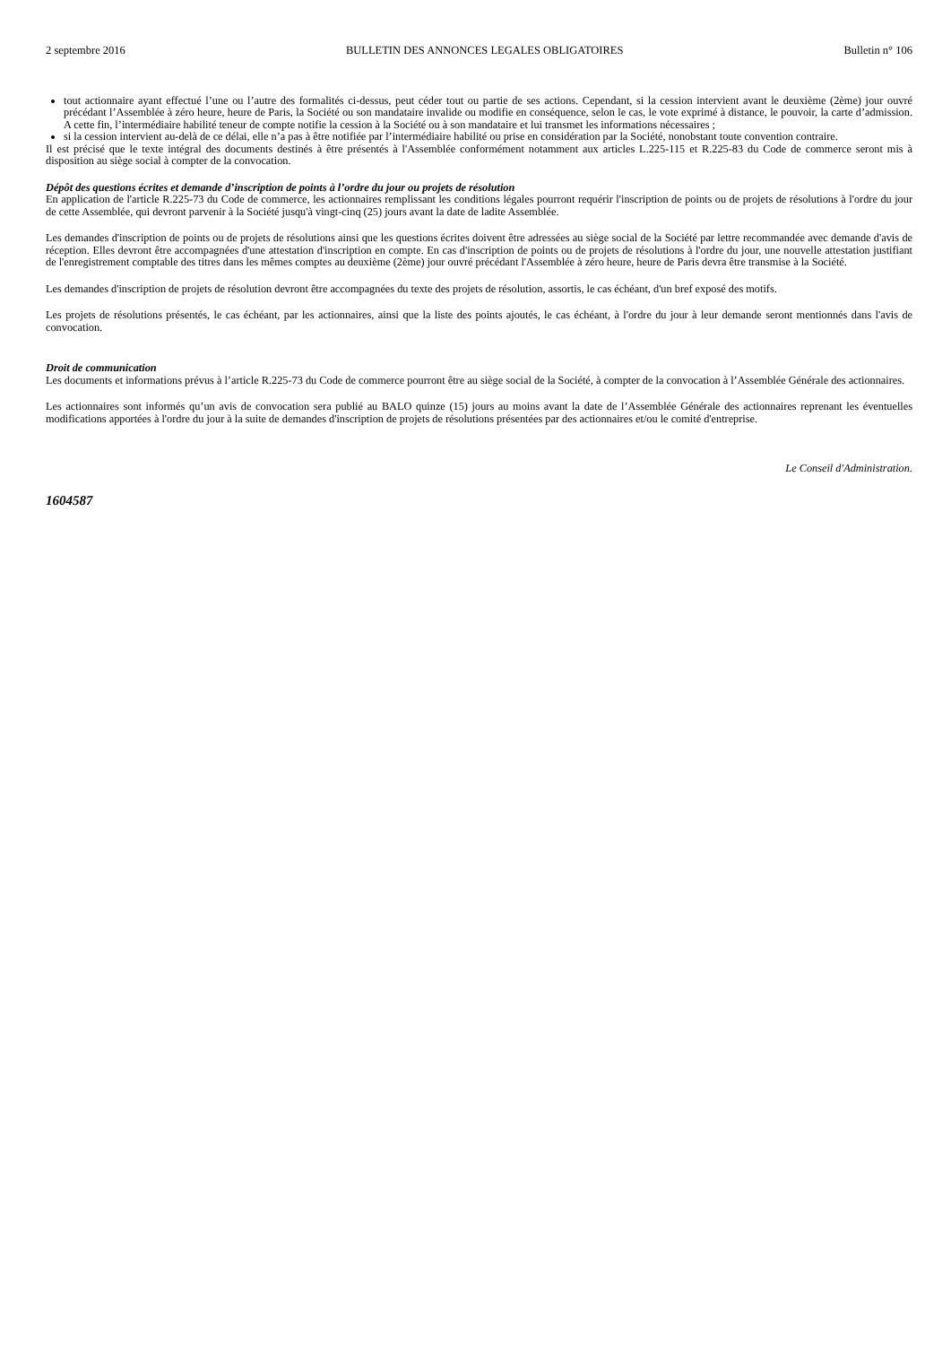2 septembre 2016 BULLETIN DES ANNONCES LEGALES OBLIGATOIRES Bulletin n° 106
tout actionnaire ayant effectué l’une ou l’autre des formalités ci-dessus, peut céder tout ou partie de ses actions. Cependant, si la cession intervient avant le deuxième (2ème) jour ouvré précédant l’Assemblée à zéro heure, heure de Paris, la Société ou son mandataire invalide ou modifie en conséquence, selon le cas, le vote exprimé à distance, le pouvoir, la carte d’admission. A cette fin, l’intermédiaire habilité teneur de compte notifie la cession à la Société ou à son mandataire et lui transmet les informations nécessaires ;
si la cession intervient au-delà de ce délai, elle n’a pas à être notifiée par l’intermédiaire habilité ou prise en considération par la Société, nonobstant toute convention contraire.
Il est précisé que le texte intégral des documents destinés à être présentés à l'Assemblée conformément notamment aux articles L.225-115 et R.225-83 du Code de commerce seront mis à disposition au siège social à compter de la convocation.
Dépôt des questions écrites et demande d’inscription de points à l’ordre du jour ou projets de résolution
En application de l'article R.225-73 du Code de commerce, les actionnaires remplissant les conditions légales pourront requérir l'inscription de points ou de projets de résolutions à l'ordre du jour de cette Assemblée, qui devront parvenir à la Société jusqu'à vingt-cinq (25) jours avant la date de ladite Assemblée.
Les demandes d'inscription de points ou de projets de résolutions ainsi que les questions écrites doivent être adressées au siège social de la Société par lettre recommandée avec demande d'avis de réception. Elles devront être accompagnées d'une attestation d'inscription en compte. En cas d'inscription de points ou de projets de résolutions à l'ordre du jour, une nouvelle attestation justifiant de l'enregistrement comptable des titres dans les mêmes comptes au deuxième (2ème) jour ouvré précédant l'Assemblée à zéro heure, heure de Paris devra être transmise à la Société.
Les demandes d'inscription de projets de résolution devront être accompagnées du texte des projets de résolution, assortis, le cas échéant, d'un bref exposé des motifs.
Les projets de résolutions présentés, le cas échéant, par les actionnaires, ainsi que la liste des points ajoutés, le cas échéant, à l'ordre du jour à leur demande seront mentionnés dans l'avis de convocation.
Droit de communication
Les documents et informations prévus à l’article R.225-73 du Code de commerce pourront être au siège social de la Société, à compter de la convocation à l’Assemblée Générale des actionnaires.
Les actionnaires sont informés qu’un avis de convocation sera publié au BALO quinze (15) jours au moins avant la date de l’Assemblée Générale des actionnaires reprenant les éventuelles modifications apportées à l'ordre du jour à la suite de demandes d'inscription de projets de résolutions présentées par des actionnaires et/ou le comité d'entreprise.
Le Conseil d'Administration.
1604587